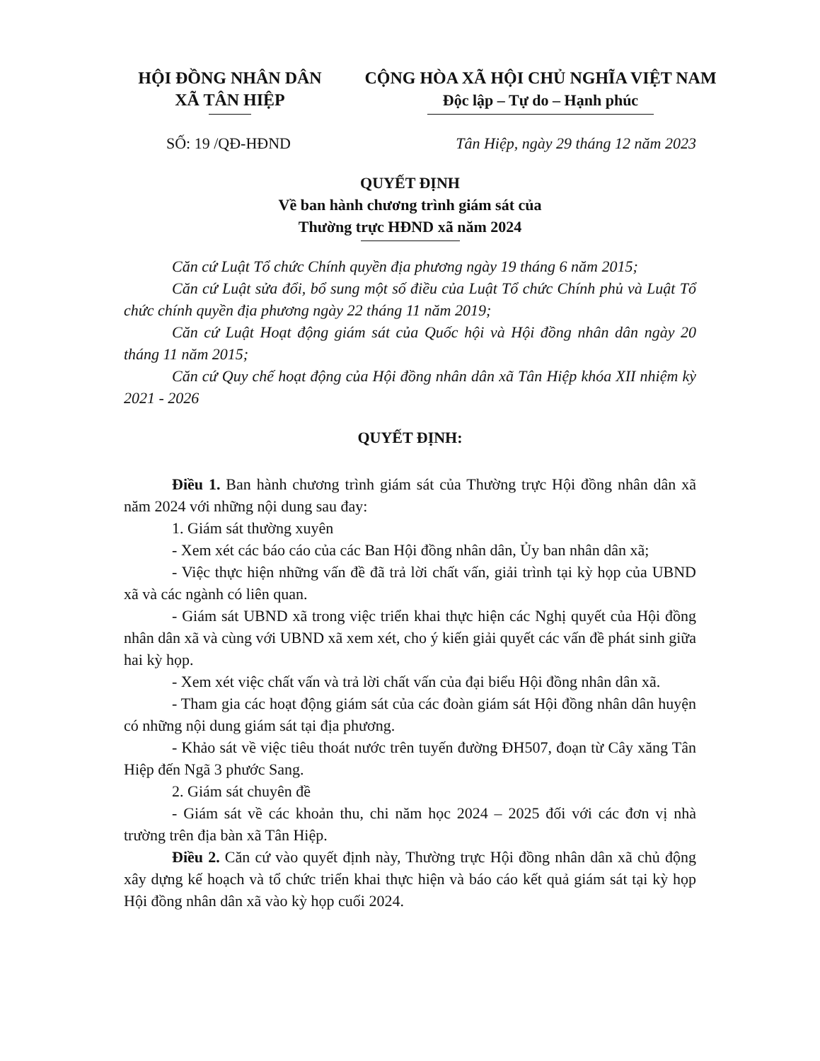HỘI ĐỒNG NHÂN DÂN
XÃ TÂN HIỆP
CỘNG HÒA XÃ HỘI CHỦ NGHĨA VIỆT NAM
Độc lập – Tự do – Hạnh phúc
SỐ: 19 /QĐ-HĐND Tân Hiệp, ngày 29 tháng 12 năm 2023
QUYẾT ĐỊNH
Về ban hành chương trình giám sát của
Thường trực HĐND xã năm 2024
Căn cứ Luật Tổ chức Chính quyền địa phương ngày 19 tháng 6 năm 2015;
Căn cứ Luật sửa đổi, bổ sung một số điều của Luật Tổ chức Chính phủ và Luật Tổ chức chính quyền địa phương ngày 22 tháng 11 năm 2019;
Căn cứ Luật Hoạt động giám sát của Quốc hội và Hội đồng nhân dân ngày 20 tháng 11 năm 2015;
Căn cứ Quy chế hoạt động của Hội đồng nhân dân xã Tân Hiệp khóa XII nhiệm kỳ 2021 - 2026
QUYẾT ĐỊNH:
Điều 1. Ban hành chương trình giám sát của Thường trực Hội đồng nhân dân xã năm 2024 với những nội dung sau đay:
1. Giám sát thường xuyên
- Xem xét các báo cáo của các Ban Hội đồng nhân dân, Ủy ban nhân dân xã;
- Việc thực hiện những vấn đề đã trả lời chất vấn, giải trình tại kỳ họp của UBND xã và các ngành có liên quan.
- Giám sát UBND xã trong việc triển khai thực hiện các Nghị quyết của Hội đồng nhân dân xã và cùng với UBND xã xem xét, cho ý kiến giải quyết các vấn đề phát sinh giữa hai kỳ họp.
- Xem xét việc chất vấn và trả lời chất vấn của đại biểu Hội đồng nhân dân xã.
- Tham gia các hoạt động giám sát của các đoàn giám sát Hội đồng nhân dân huyện có những nội dung giám sát tại địa phương.
- Khảo sát về việc tiêu thoát nước trên tuyến đường ĐH507, đoạn từ Cây xăng Tân Hiệp đến Ngã 3 phước Sang.
2. Giám sát chuyên đề
- Giám sát về các khoản thu, chi năm học 2024 – 2025 đối với các đơn vị nhà trường trên địa bàn xã Tân Hiệp.
Điều 2. Căn cứ vào quyết định này, Thường trực Hội đồng nhân dân xã chủ động xây dựng kế hoạch và tổ chức triển khai thực hiện và báo cáo kết quả giám sát tại kỳ họp Hội đồng nhân dân xã vào kỳ họp cuối 2024.